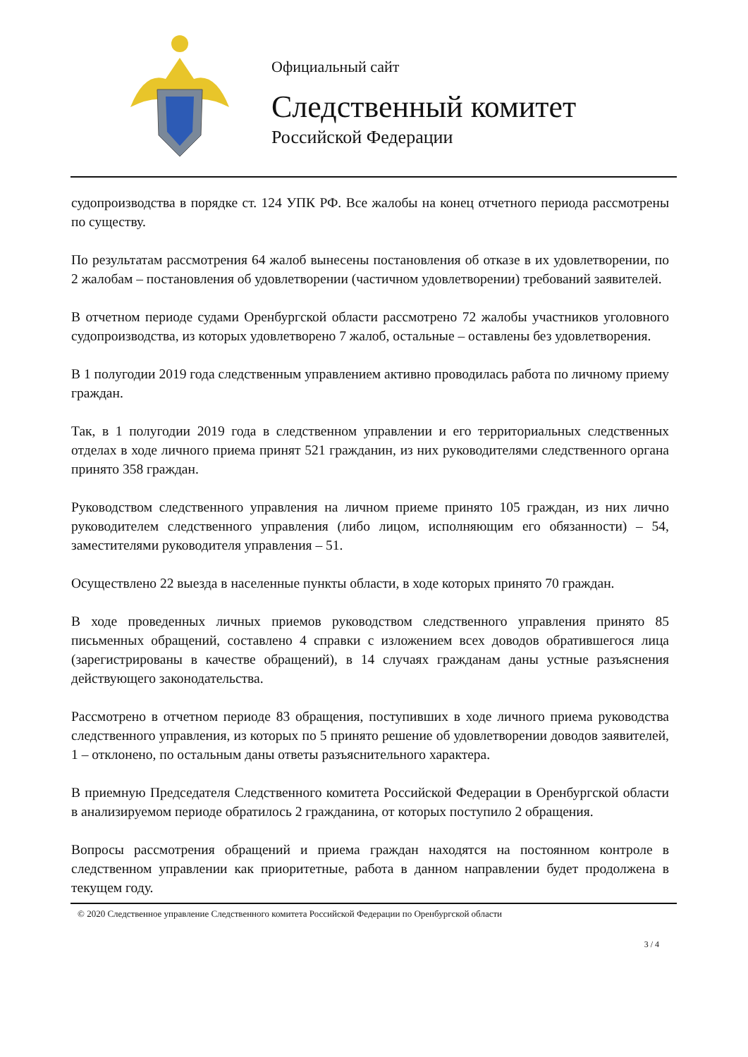Официальный сайт
Следственный комитет
Российской Федерации
судопроизводства в порядке ст. 124 УПК РФ. Все жалобы на конец отчетного периода рассмотрены по существу.
По результатам рассмотрения 64 жалоб вынесены постановления об отказе в их удовлетворении, по 2 жалобам – постановления об удовлетворении (частичном удовлетворении) требований заявителей.
В отчетном периоде судами Оренбургской области рассмотрено 72 жалобы участников уголовного судопроизводства, из которых удовлетворено 7 жалоб, остальные – оставлены без удовлетворения.
В 1 полугодии 2019 года следственным управлением активно проводилась работа по личному приему граждан.
Так, в 1 полугодии 2019 года в следственном управлении и его территориальных следственных отделах в ходе личного приема принят 521 гражданин, из них руководителями следственного органа принято 358 граждан.
Руководством следственного управления на личном приеме принято 105 граждан, из них лично руководителем следственного управления (либо лицом, исполняющим его обязанности) – 54, заместителями руководителя управления – 51.
Осуществлено 22 выезда в населенные пункты области, в ходе которых принято 70 граждан.
В ходе проведенных личных приемов руководством следственного управления принято 85 письменных обращений, составлено 4 справки с изложением всех доводов обратившегося лица (зарегистрированы в качестве обращений), в 14 случаях гражданам даны устные разъяснения действующего законодательства.
Рассмотрено в отчетном периоде 83 обращения, поступивших в ходе личного приема руководства следственного управления, из которых по 5 принято решение об удовлетворении доводов заявителей, 1 – отклонено, по остальным даны ответы разъяснительного характера.
В приемную Председателя Следственного комитета Российской Федерации в Оренбургской области в анализируемом периоде обратилось 2 гражданина, от которых поступило 2 обращения.
Вопросы рассмотрения обращений и приема граждан находятся на постоянном контроле в следственном управлении как приоритетные, работа в данном направлении будет продолжена в текущем году.
© 2020 Следственное управление Следственного комитета Российской Федерации по Оренбургской области
3 / 4